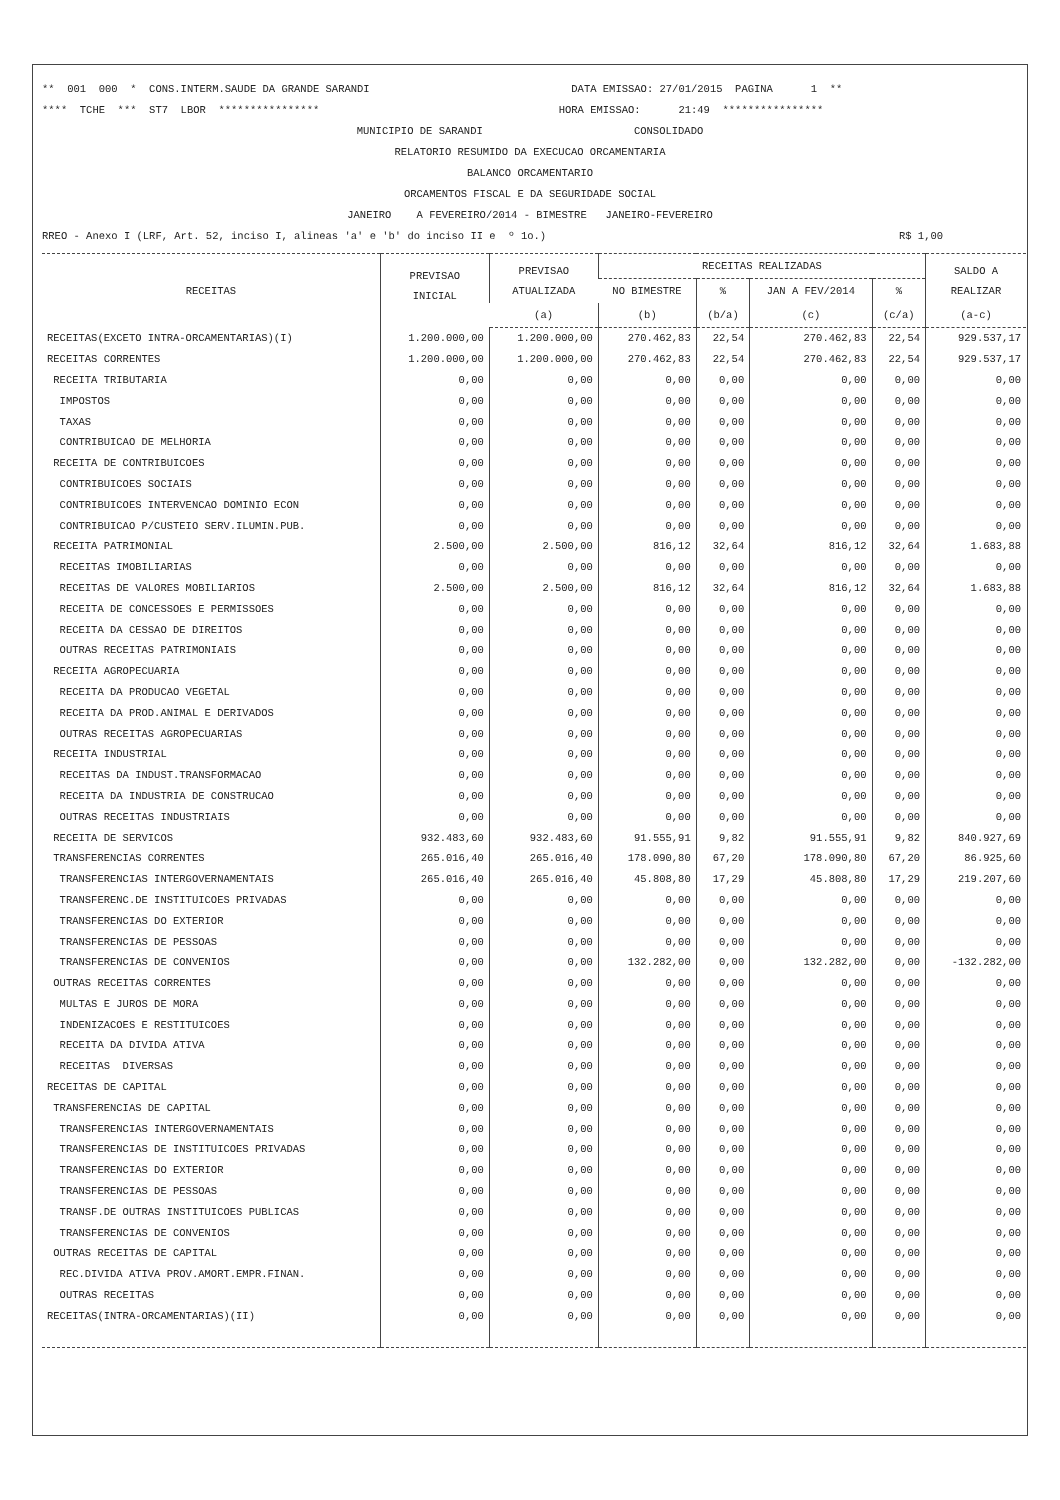** 001 000 * CONS.INTERM.SAUDE DA GRANDE SARANDI DATA EMISSAO: 27/01/2015 PAGINA 1 **
**** TCHE *** ST7 LBOR **************** HORA EMISSAO: 21:49 ****************
MUNICIPIO DE SARANDI CONSOLIDADO
RELATORIO RESUMIDO DA EXECUCAO ORCAMENTARIA
BALANCO ORCAMENTARIO
ORCAMENTOS FISCAL E DA SEGURIDADE SOCIAL
JANEIRO A FEVEREIRO/2014 - BIMESTRE JANEIRO-FEVEREIRO
RREO - Anexo I (LRF, Art. 52, inciso I, alineas 'a' e 'b' do inciso II e º 1o.) R$ 1,00
| RECEITAS | PREVISAO INICIAL | PREVISAO ATUALIZADA | RECEITAS REALIZADAS | | | | SALDO A REALIZAR |
| --- | --- | --- | --- | --- | --- | --- | --- |
| | | | NO BIMESTRE | % | JAN A FEV/2014 | % | |
| | | (a) | (b) | (b/a) | (c) | (c/a) | (a-c) |
| RECEITAS(EXCETO INTRA-ORCAMENTARIAS)(I) | 1.200.000,00 | 1.200.000,00 | 270.462,83 | 22,54 | 270.462,83 | 22,54 | 929.537,17 |
| RECEITAS CORRENTES | 1.200.000,00 | 1.200.000,00 | 270.462,83 | 22,54 | 270.462,83 | 22,54 | 929.537,17 |
| RECEITA TRIBUTARIA | 0,00 | 0,00 | 0,00 | 0,00 | 0,00 | 0,00 | 0,00 |
| IMPOSTOS | 0,00 | 0,00 | 0,00 | 0,00 | 0,00 | 0,00 | 0,00 |
| TAXAS | 0,00 | 0,00 | 0,00 | 0,00 | 0,00 | 0,00 | 0,00 |
| CONTRIBUICAO DE MELHORIA | 0,00 | 0,00 | 0,00 | 0,00 | 0,00 | 0,00 | 0,00 |
| RECEITA DE CONTRIBUICOES | 0,00 | 0,00 | 0,00 | 0,00 | 0,00 | 0,00 | 0,00 |
| CONTRIBUICOES SOCIAIS | 0,00 | 0,00 | 0,00 | 0,00 | 0,00 | 0,00 | 0,00 |
| CONTRIBUICOES INTERVENCAO DOMINIO ECON | 0,00 | 0,00 | 0,00 | 0,00 | 0,00 | 0,00 | 0,00 |
| CONTRIBUICAO P/CUSTEIO SERV.ILUMIN.PUB. | 0,00 | 0,00 | 0,00 | 0,00 | 0,00 | 0,00 | 0,00 |
| RECEITA PATRIMONIAL | 2.500,00 | 2.500,00 | 816,12 | 32,64 | 816,12 | 32,64 | 1.683,88 |
| RECEITAS IMOBILIARIAS | 0,00 | 0,00 | 0,00 | 0,00 | 0,00 | 0,00 | 0,00 |
| RECEITAS DE VALORES MOBILIARIOS | 2.500,00 | 2.500,00 | 816,12 | 32,64 | 816,12 | 32,64 | 1.683,88 |
| RECEITA DE CONCESSOES E PERMISSOES | 0,00 | 0,00 | 0,00 | 0,00 | 0,00 | 0,00 | 0,00 |
| RECEITA DA CESSAO DE DIREITOS | 0,00 | 0,00 | 0,00 | 0,00 | 0,00 | 0,00 | 0,00 |
| OUTRAS RECEITAS PATRIMONIAIS | 0,00 | 0,00 | 0,00 | 0,00 | 0,00 | 0,00 | 0,00 |
| RECEITA AGROPECUARIA | 0,00 | 0,00 | 0,00 | 0,00 | 0,00 | 0,00 | 0,00 |
| RECEITA DA PRODUCAO VEGETAL | 0,00 | 0,00 | 0,00 | 0,00 | 0,00 | 0,00 | 0,00 |
| RECEITA DA PROD.ANIMAL E DERIVADOS | 0,00 | 0,00 | 0,00 | 0,00 | 0,00 | 0,00 | 0,00 |
| OUTRAS RECEITAS AGROPECUARIAS | 0,00 | 0,00 | 0,00 | 0,00 | 0,00 | 0,00 | 0,00 |
| RECEITA INDUSTRIAL | 0,00 | 0,00 | 0,00 | 0,00 | 0,00 | 0,00 | 0,00 |
| RECEITAS DA INDUST.TRANSFORMACAO | 0,00 | 0,00 | 0,00 | 0,00 | 0,00 | 0,00 | 0,00 |
| RECEITA DA INDUSTRIA DE CONSTRUCAO | 0,00 | 0,00 | 0,00 | 0,00 | 0,00 | 0,00 | 0,00 |
| OUTRAS RECEITAS INDUSTRIAIS | 0,00 | 0,00 | 0,00 | 0,00 | 0,00 | 0,00 | 0,00 |
| RECEITA DE SERVICOS | 932.483,60 | 932.483,60 | 91.555,91 | 9,82 | 91.555,91 | 9,82 | 840.927,69 |
| TRANSFERENCIAS CORRENTES | 265.016,40 | 265.016,40 | 178.090,80 | 67,20 | 178.090,80 | 67,20 | 86.925,60 |
| TRANSFERENCIAS INTERGOVERNAMENTAIS | 265.016,40 | 265.016,40 | 45.808,80 | 17,29 | 45.808,80 | 17,29 | 219.207,60 |
| TRANSFERENC.DE INSTITUICOES PRIVADAS | 0,00 | 0,00 | 0,00 | 0,00 | 0,00 | 0,00 | 0,00 |
| TRANSFERENCIAS DO EXTERIOR | 0,00 | 0,00 | 0,00 | 0,00 | 0,00 | 0,00 | 0,00 |
| TRANSFERENCIAS DE PESSOAS | 0,00 | 0,00 | 0,00 | 0,00 | 0,00 | 0,00 | 0,00 |
| TRANSFERENCIAS DE CONVENIOS | 0,00 | 0,00 | 132.282,00 | 0,00 | 132.282,00 | 0,00 | -132.282,00 |
| OUTRAS RECEITAS CORRENTES | 0,00 | 0,00 | 0,00 | 0,00 | 0,00 | 0,00 | 0,00 |
| MULTAS E JUROS DE MORA | 0,00 | 0,00 | 0,00 | 0,00 | 0,00 | 0,00 | 0,00 |
| INDENIZACOES E RESTITUICOES | 0,00 | 0,00 | 0,00 | 0,00 | 0,00 | 0,00 | 0,00 |
| RECEITA DA DIVIDA ATIVA | 0,00 | 0,00 | 0,00 | 0,00 | 0,00 | 0,00 | 0,00 |
| RECEITAS DIVERSAS | 0,00 | 0,00 | 0,00 | 0,00 | 0,00 | 0,00 | 0,00 |
| RECEITAS DE CAPITAL | 0,00 | 0,00 | 0,00 | 0,00 | 0,00 | 0,00 | 0,00 |
| TRANSFERENCIAS DE CAPITAL | 0,00 | 0,00 | 0,00 | 0,00 | 0,00 | 0,00 | 0,00 |
| TRANSFERENCIAS INTERGOVERNAMENTAIS | 0,00 | 0,00 | 0,00 | 0,00 | 0,00 | 0,00 | 0,00 |
| TRANSFERENCIAS DE INSTITUICOES PRIVADAS | 0,00 | 0,00 | 0,00 | 0,00 | 0,00 | 0,00 | 0,00 |
| TRANSFERENCIAS DO EXTERIOR | 0,00 | 0,00 | 0,00 | 0,00 | 0,00 | 0,00 | 0,00 |
| TRANSFERENCIAS DE PESSOAS | 0,00 | 0,00 | 0,00 | 0,00 | 0,00 | 0,00 | 0,00 |
| TRANSF.DE OUTRAS INSTITUICOES PUBLICAS | 0,00 | 0,00 | 0,00 | 0,00 | 0,00 | 0,00 | 0,00 |
| TRANSFERENCIAS DE CONVENIOS | 0,00 | 0,00 | 0,00 | 0,00 | 0,00 | 0,00 | 0,00 |
| OUTRAS RECEITAS DE CAPITAL | 0,00 | 0,00 | 0,00 | 0,00 | 0,00 | 0,00 | 0,00 |
| REC.DIVIDA ATIVA PROV.AMORT.EMPR.FINAN. | 0,00 | 0,00 | 0,00 | 0,00 | 0,00 | 0,00 | 0,00 |
| OUTRAS RECEITAS | 0,00 | 0,00 | 0,00 | 0,00 | 0,00 | 0,00 | 0,00 |
| RECEITAS(INTRA-ORCAMENTARIAS)(II) | 0,00 | 0,00 | 0,00 | 0,00 | 0,00 | 0,00 | 0,00 |